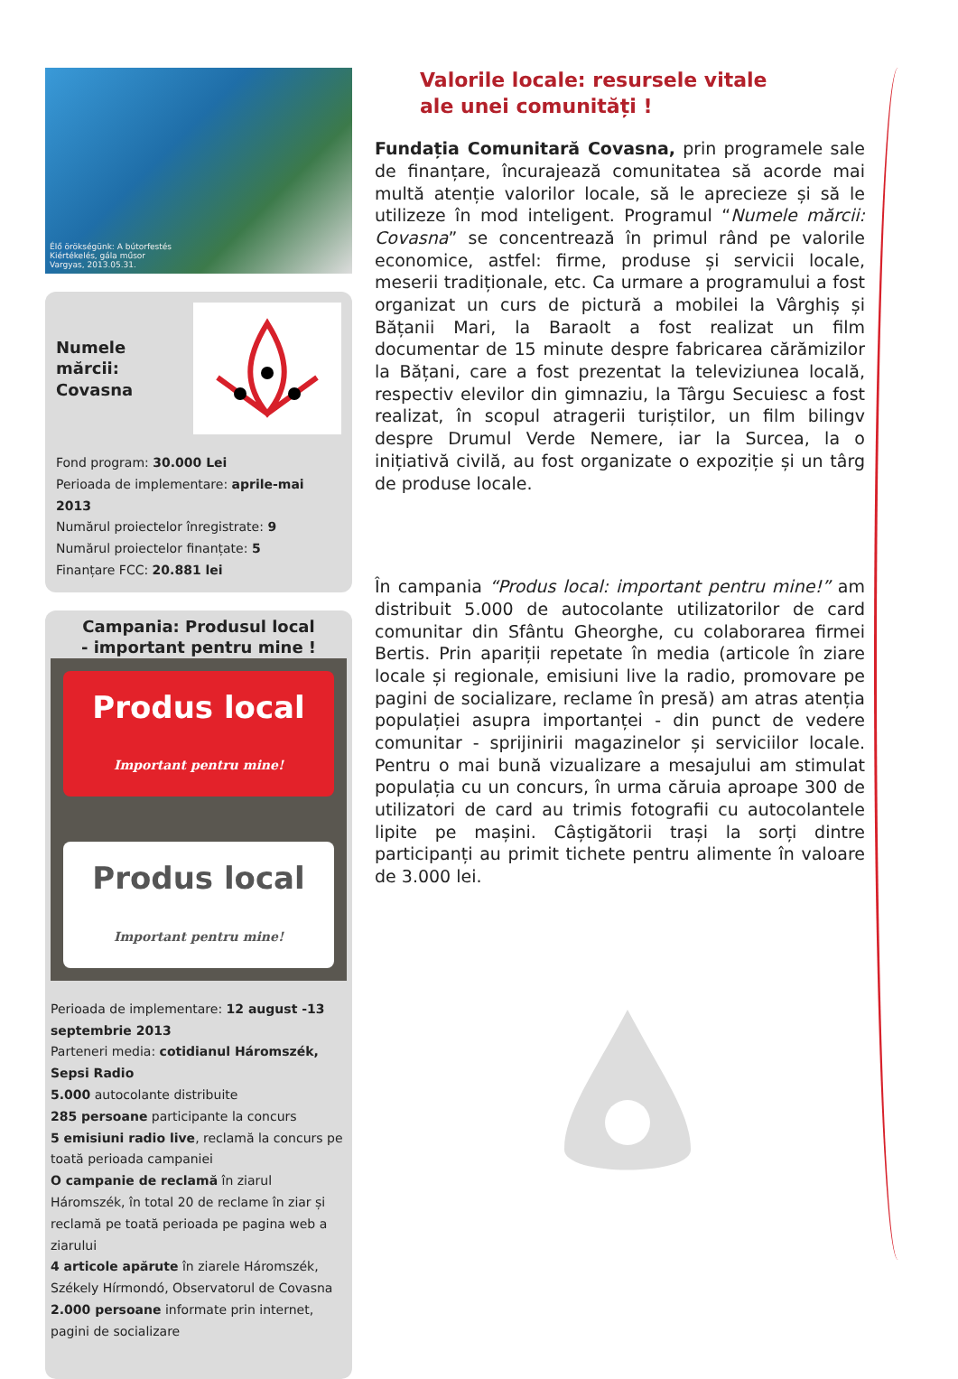Élő örökségünk: A bútorfestés
Kiértékelés, gála műsor
Vargyas, 2013.05.31.
Numele mărcii:
Covasna
Fond program: 30.000 Lei
Perioada de implementare: aprile-mai 2013
Numărul proiectelor înregistrate: 9
Numărul proiectelor finanțate: 5
Finanțare FCC: 20.881 lei
Campania: Produsul local
- important pentru mine !
Produs local
Important pentru mine!
Produs local
Important pentru mine!
Perioada de implementare: 12 august -13 septembrie 2013
Parteneri media: cotidianul Háromszék, Sepsi Radio
5.000 autocolante distribuite
285 persoane participante la concurs
5 emisiuni radio live, reclamă la concurs pe toată perioada campaniei
O campanie de reclamă în ziarul Háromszék, în total 20 de reclame în ziar și reclamă pe toată perioada pe pagina web a ziarului
4 articole apărute în ziarele Háromszék, Székely Hírmondó, Observatorul de Covasna
2.000 persoane informate prin internet, pagini de socializare
Valorile locale: resursele vitale
ale unei comunități !
Fundația Comunitară Covasna, prin programele sale de finanțare, încurajează comunitatea să acorde mai multă atenție valorilor locale, să le aprecieze și să le utilizeze în mod inteligent. Programul “Numele mărcii: Covasna” se concentrează în primul rând pe valorile economice, astfel: firme, produse și servicii locale, meserii tradiționale, etc. Ca urmare a programului a fost organizat un curs de pictură a mobilei la Vârghiș și Bățanii Mari, la Baraolt a fost realizat un film documentar de 15 minute despre fabricarea cărămizilor la Bățani, care a fost prezentat la televiziunea locală, respectiv elevilor din gimnaziu, la Târgu Secuiesc a fost realizat, în scopul atragerii turiștilor, un film bilingv despre Drumul Verde Nemere, iar la Surcea, la o inițiativă civilă, au fost organizate o expoziție și un târg de produse locale.
În campania “Produs local: important pentru mine!” am distribuit 5.000 de autocolante utilizatorilor de card comunitar din Sfântu Gheorghe, cu colaborarea firmei Bertis. Prin apariții repetate în media (articole în ziare locale și regionale, emisiuni live la radio, promovare pe pagini de socializare, reclame în presă) am atras atenția populației asupra importanței - din punct de vedere comunitar - sprijinirii magazinelor și serviciilor locale. Pentru o mai bună vizualizare a mesajului am stimulat populația cu un concurs, în urma căruia aproape 300 de utilizatori de card au trimis fotografii cu autocolantele lipite pe mașini. Câștigătorii trași la sorți dintre participanți au primit tichete pentru alimente în valoare de 3.000 lei.